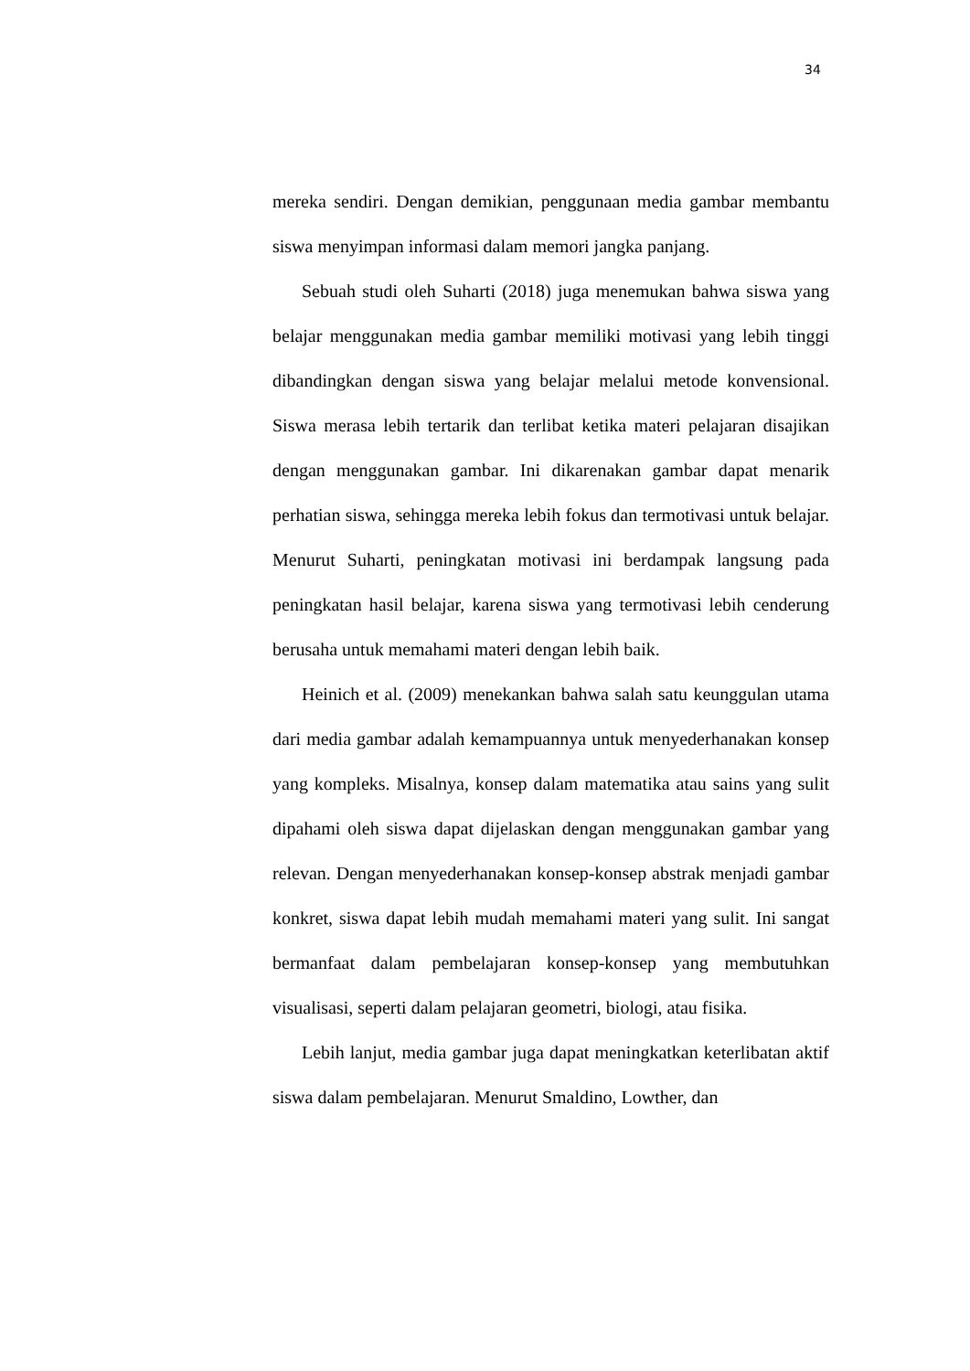34
mereka sendiri. Dengan demikian, penggunaan media gambar membantu siswa menyimpan informasi dalam memori jangka panjang.
Sebuah studi oleh Suharti (2018) juga menemukan bahwa siswa yang belajar menggunakan media gambar memiliki motivasi yang lebih tinggi dibandingkan dengan siswa yang belajar melalui metode konvensional. Siswa merasa lebih tertarik dan terlibat ketika materi pelajaran disajikan dengan menggunakan gambar. Ini dikarenakan gambar dapat menarik perhatian siswa, sehingga mereka lebih fokus dan termotivasi untuk belajar. Menurut Suharti, peningkatan motivasi ini berdampak langsung pada peningkatan hasil belajar, karena siswa yang termotivasi lebih cenderung berusaha untuk memahami materi dengan lebih baik.
Heinich et al. (2009) menekankan bahwa salah satu keunggulan utama dari media gambar adalah kemampuannya untuk menyederhanakan konsep yang kompleks. Misalnya, konsep dalam matematika atau sains yang sulit dipahami oleh siswa dapat dijelaskan dengan menggunakan gambar yang relevan. Dengan menyederhanakan konsep-konsep abstrak menjadi gambar konkret, siswa dapat lebih mudah memahami materi yang sulit. Ini sangat bermanfaat dalam pembelajaran konsep-konsep yang membutuhkan visualisasi, seperti dalam pelajaran geometri, biologi, atau fisika.
Lebih lanjut, media gambar juga dapat meningkatkan keterlibatan aktif siswa dalam pembelajaran. Menurut Smaldino, Lowther, dan